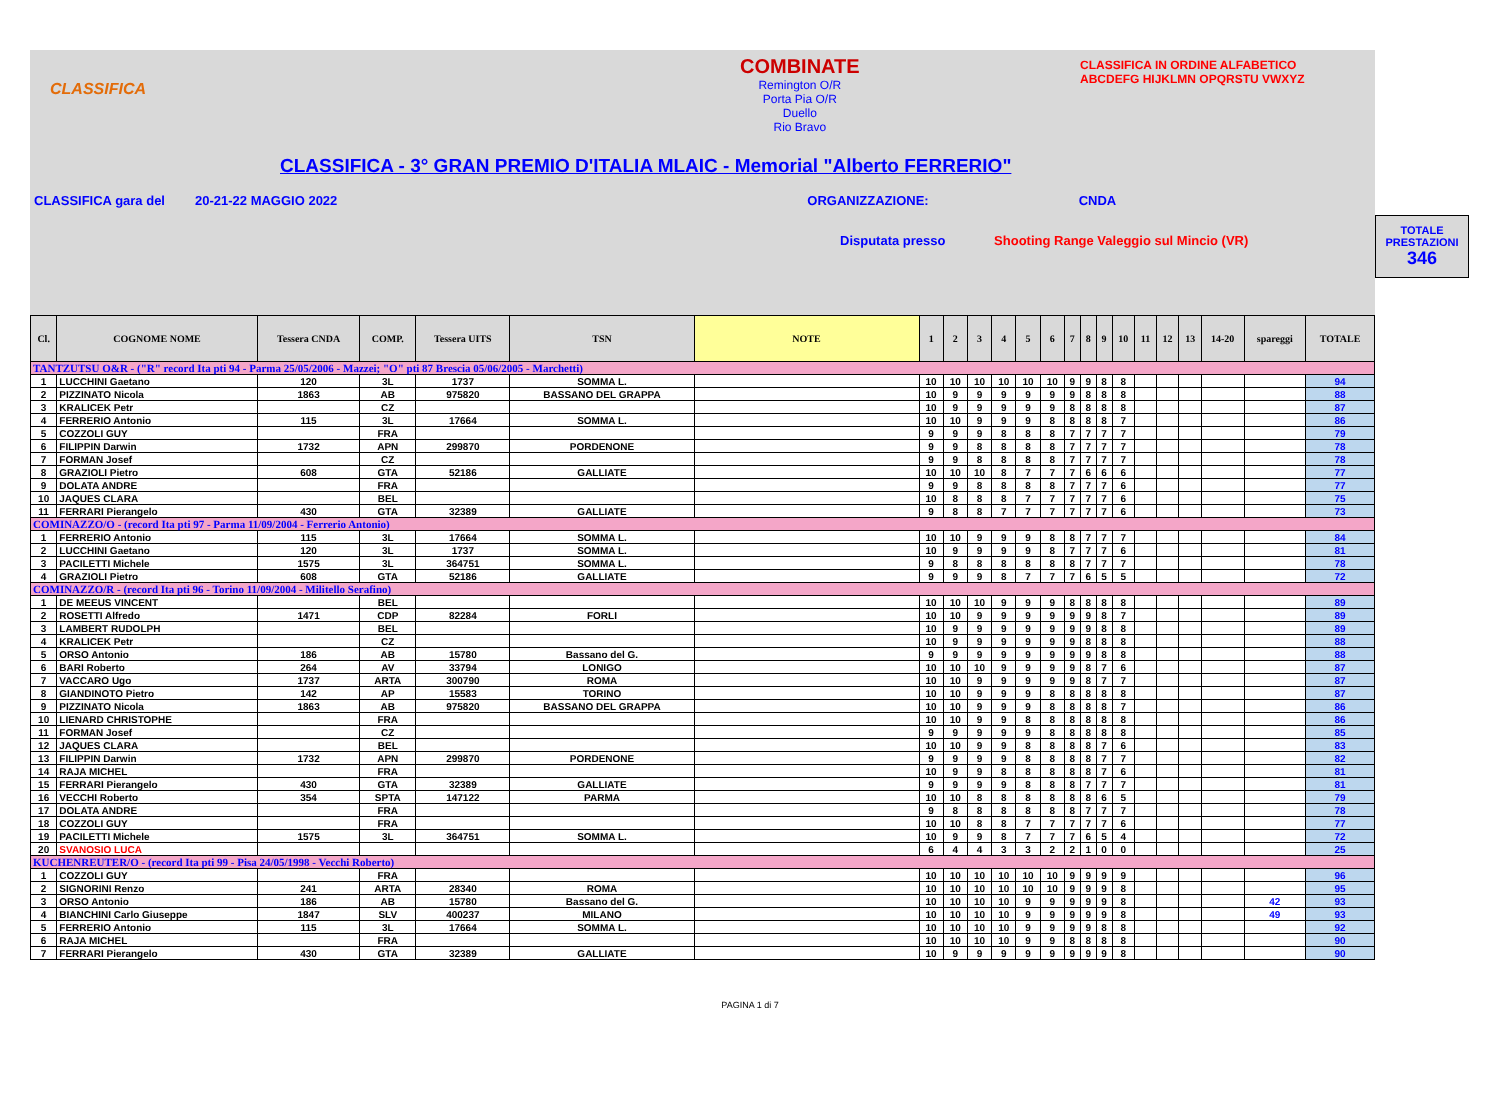CLASSIFICA
COMBINATE
Remington O/R
Porta Pia O/R
Duello
Rio Bravo
CLASSIFICA IN ORDINE ALFABETICO
ABCDEFG HIJKLMN OPQRSTU VWXYZ
CLASSIFICA - 3° GRAN PREMIO D'ITALIA MLAIC - Memorial "Alberto FERRERIO"
CLASSIFICA gara del 20-21-22 MAGGIO 2022 ORGANIZZAZIONE: CNDA
Disputata presso Shooting Range Valeggio sul Mincio (VR)
TOTALE PRESTAZIONI
346
| Cl. | COGNOME NOME | Tessera CNDA | COMP. | Tessera UITS | TSN | NOTE | 1 | 2 | 3 | 4 | 5 | 6 | 7 | 8 | 9 | 10 | 11 | 12 | 13 | 14-20 | spareggi | TOTALE |
| --- | --- | --- | --- | --- | --- | --- | --- | --- | --- | --- | --- | --- | --- | --- | --- | --- | --- | --- | --- | --- | --- | --- |
| TANTZUTSU O&R - ("R" record Ita pti 94 - Parma 25/05/2006 - Mazzei; "O" pti 87 Brescia 05/06/2005 - Marchetti) | | | | | | | | | | | | | | | | | | | | | | |
| 1 | LUCCHINI Gaetano | 120 | 3L | 1737 | SOMMA L. | | 10 | 10 | 10 | 10 | 10 | 10 | 9 | 9 | 8 | 8 | | | | | | 94 |
| 2 | PIZZINATO Nicola | 1863 | AB | 975820 | BASSANO DEL GRAPPA | | 10 | 9 | 9 | 9 | 9 | 9 | 9 | 8 | 8 | 8 | | | | | | 88 |
| 3 | KRALICEK Petr | | CZ | | | | 10 | 9 | 9 | 9 | 9 | 9 | 8 | 8 | 8 | 8 | | | | | | 87 |
| 4 | FERRERIO Antonio | 115 | 3L | 17664 | SOMMA L. | | 10 | 10 | 9 | 9 | 9 | 8 | 8 | 8 | 8 | 7 | | | | | | 86 |
| 5 | COZZOLI GUY | | FRA | | | | 9 | 9 | 9 | 8 | 8 | 8 | 7 | 7 | 7 | 7 | | | | | | 79 |
| 6 | FILIPPIN Darwin | 1732 | APN | 299870 | PORDENONE | | 9 | 9 | 8 | 8 | 8 | 8 | 7 | 7 | 7 | 7 | | | | | | 78 |
| 7 | FORMAN Josef | | CZ | | | | 9 | 9 | 8 | 8 | 8 | 8 | 7 | 7 | 7 | 7 | | | | | | 78 |
| 8 | GRAZIOLI Pietro | 608 | GTA | 52186 | GALLIATE | | 10 | 10 | 10 | 8 | 7 | 7 | 7 | 6 | 6 | 6 | | | | | | 77 |
| 9 | DOLATA ANDRE | | FRA | | | | 9 | 9 | 8 | 8 | 8 | 8 | 7 | 7 | 7 | 6 | | | | | | 77 |
| 10 | JAQUES CLARA | | BEL | | | | 10 | 8 | 8 | 8 | 7 | 7 | 7 | 7 | 7 | 6 | | | | | | 75 |
| 11 | FERRARI Pierangelo | 430 | GTA | 32389 | GALLIATE | | 9 | 8 | 8 | 7 | 7 | 7 | 7 | 7 | 7 | 6 | | | | | | 73 |
| COMINAZZO/O - (record Ita pti 97 - Parma 11/09/2004 - Ferrerio Antonio) | | | | | | | | | | | | | | | | | | | | | | |
| 1 | FERRERIO Antonio | 115 | 3L | 17664 | SOMMA L. | | 10 | 10 | 9 | 9 | 9 | 8 | 8 | 7 | 7 | 7 | | | | | | 84 |
| 2 | LUCCHINI Gaetano | 120 | 3L | 1737 | SOMMA L. | | 10 | 9 | 9 | 9 | 9 | 8 | 7 | 7 | 7 | 6 | | | | | | 81 |
| 3 | PACILETTI Michele | 1575 | 3L | 364751 | SOMMA L. | | 9 | 8 | 8 | 8 | 8 | 8 | 8 | 7 | 7 | 7 | | | | | | 78 |
| 4 | GRAZIOLI Pietro | 608 | GTA | 52186 | GALLIATE | | 9 | 9 | 9 | 8 | 7 | 7 | 7 | 6 | 5 | 5 | | | | | | 72 |
| COMINAZZO/R - (record Ita pti 96 - Torino 11/09/2004 - Militello Serafino) | | | | | | | | | | | | | | | | | | | | | | |
| 1 | DE MEEUS VINCENT | | BEL | | | | 10 | 10 | 10 | 9 | 9 | 9 | 8 | 8 | 8 | 8 | | | | | | 89 |
| 2 | ROSETTI Alfredo | 1471 | CDP | 82284 | FORLI | | 10 | 10 | 9 | 9 | 9 | 9 | 9 | 9 | 8 | 7 | | | | | | 89 |
| 3 | LAMBERT RUDOLPH | | BEL | | | | 10 | 9 | 9 | 9 | 9 | 9 | 9 | 9 | 8 | 8 | | | | | | 89 |
| 4 | KRALICEK Petr | | CZ | | | | 10 | 9 | 9 | 9 | 9 | 9 | 9 | 8 | 8 | 8 | | | | | | 88 |
| 5 | ORSO Antonio | 186 | AB | 15780 | Bassano del G. | | 9 | 9 | 9 | 9 | 9 | 9 | 9 | 9 | 8 | 8 | | | | | | 88 |
| 6 | BARI Roberto | 264 | AV | 33794 | LONIGO | | 10 | 10 | 10 | 9 | 9 | 9 | 9 | 8 | 7 | 6 | | | | | | 87 |
| 7 | VACCARO Ugo | 1737 | ARTA | 300790 | ROMA | | 10 | 10 | 9 | 9 | 9 | 9 | 9 | 8 | 7 | 7 | | | | | | 87 |
| 8 | GIANDINOTO Pietro | 142 | AP | 15583 | TORINO | | 10 | 10 | 9 | 9 | 9 | 8 | 8 | 8 | 8 | 8 | | | | | | 87 |
| 9 | PIZZINATO Nicola | 1863 | AB | 975820 | BASSANO DEL GRAPPA | | 10 | 10 | 9 | 9 | 9 | 8 | 8 | 8 | 8 | 7 | | | | | | 86 |
| 10 | LIENARD CHRISTOPHE | | FRA | | | | 10 | 10 | 9 | 9 | 8 | 8 | 8 | 8 | 8 | 8 | | | | | | 86 |
| 11 | FORMAN Josef | | CZ | | | | 9 | 9 | 9 | 9 | 9 | 8 | 8 | 8 | 8 | 8 | | | | | | 85 |
| 12 | JAQUES CLARA | | BEL | | | | 10 | 10 | 9 | 9 | 8 | 8 | 8 | 8 | 7 | 6 | | | | | | 83 |
| 13 | FILIPPIN Darwin | 1732 | APN | 299870 | PORDENONE | | 9 | 9 | 9 | 9 | 8 | 8 | 8 | 8 | 7 | 7 | | | | | | 82 |
| 14 | RAJA MICHEL | | FRA | | | | 10 | 9 | 9 | 8 | 8 | 8 | 8 | 8 | 7 | 6 | | | | | | 81 |
| 15 | FERRARI Pierangelo | 430 | GTA | 32389 | GALLIATE | | 9 | 9 | 9 | 9 | 8 | 8 | 8 | 7 | 7 | 7 | | | | | | 81 |
| 16 | VECCHI Roberto | 354 | SPTA | 147122 | PARMA | | 10 | 10 | 8 | 8 | 8 | 8 | 8 | 8 | 6 | 5 | | | | | | 79 |
| 17 | DOLATA ANDRE | | FRA | | | | 9 | 8 | 8 | 8 | 8 | 8 | 8 | 7 | 7 | 7 | | | | | | 78 |
| 18 | COZZOLI GUY | | FRA | | | | 10 | 10 | 8 | 8 | 7 | 7 | 7 | 7 | 7 | 6 | | | | | | 77 |
| 19 | PACILETTI Michele | 1575 | 3L | 364751 | SOMMA L. | | 10 | 9 | 9 | 8 | 7 | 7 | 7 | 6 | 5 | 4 | | | | | | 72 |
| 20 | SVANOSIO LUCA | | | | | | 6 | 4 | 4 | 3 | 3 | 2 | 2 | 1 | 0 | 0 | | | | | | 25 |
| KUCHENREUTER/O - (record Ita pti 99 - Pisa 24/05/1998 - Vecchi Roberto) | | | | | | | | | | | | | | | | | | | | | | |
| 1 | COZZOLI GUY | | FRA | | | | 10 | 10 | 10 | 10 | 10 | 10 | 9 | 9 | 9 | 9 | | | | | | 96 |
| 2 | SIGNORINI Renzo | 241 | ARTA | 28340 | ROMA | | 10 | 10 | 10 | 10 | 10 | 10 | 9 | 9 | 9 | 8 | | | | | | 95 |
| 3 | ORSO Antonio | 186 | AB | 15780 | Bassano del G. | | 10 | 10 | 10 | 10 | 9 | 9 | 9 | 9 | 9 | 8 | | | | | 42 | 93 |
| 4 | BIANCHINI Carlo Giuseppe | 1847 | SLV | 400237 | MILANO | | 10 | 10 | 10 | 10 | 9 | 9 | 9 | 9 | 9 | 8 | | | | | 49 | 93 |
| 5 | FERRERIO Antonio | 115 | 3L | 17664 | SOMMA L. | | 10 | 10 | 10 | 10 | 9 | 9 | 9 | 9 | 8 | 8 | | | | | | 92 |
| 6 | RAJA MICHEL | | FRA | | | | 10 | 10 | 10 | 10 | 9 | 9 | 8 | 8 | 8 | 8 | | | | | | 90 |
| 7 | FERRARI Pierangelo | 430 | GTA | 32389 | GALLIATE | | 10 | 9 | 9 | 9 | 9 | 9 | 9 | 9 | 9 | 8 | | | | | | 90 |
PAGINA 1 di 7